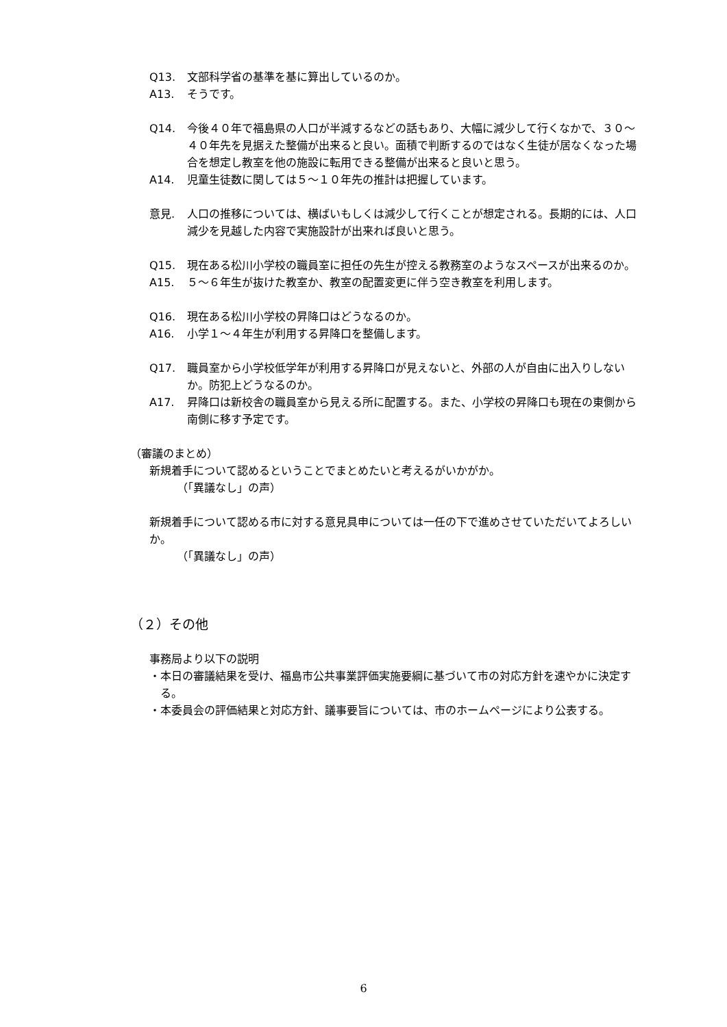Q13. 文部科学省の基準を基に算出しているのか。
A13. そうです。
Q14. 今後４０年で福島県の人口が半減するなどの話もあり、大幅に減少して行くなかで、３０～４０年先を見据えた整備が出来ると良い。面積で判断するのではなく生徒が居なくなった場合を想定し教室を他の施設に転用できる整備が出来ると良いと思う。
A14. 児童生徒数に関しては５～１０年先の推計は把握しています。
意見. 人口の推移については、横ばいもしくは減少して行くことが想定される。長期的には、人口減少を見越した内容で実施設計が出来れば良いと思う。
Q15. 現在ある松川小学校の職員室に担任の先生が控える教務室のようなスペースが出来るのか。
A15. ５～６年生が抜けた教室か、教室の配置変更に伴う空き教室を利用します。
Q16. 現在ある松川小学校の昇降口はどうなるのか。
A16. 小学１～４年生が利用する昇降口を整備します。
Q17. 職員室から小学校低学年が利用する昇降口が見えないと、外部の人が自由に出入りしないか。防犯上どうなるのか。
A17. 昇降口は新校舎の職員室から見える所に配置する。また、小学校の昇降口も現在の東側から南側に移す予定です。
（審議のまとめ）
新規着手について認めるということでまとめたいと考えるがいかがか。
（「異議なし」の声）
新規着手について認める市に対する意見具申については一任の下で進めさせていただいてよろしいか。
（「異議なし」の声）
（２）その他
事務局より以下の説明
・本日の審議結果を受け、福島市公共事業評価実施要綱に基づいて市の対応方針を速やかに決定する。
・本委員会の評価結果と対応方針、議事要旨については、市のホームページにより公表する。
6